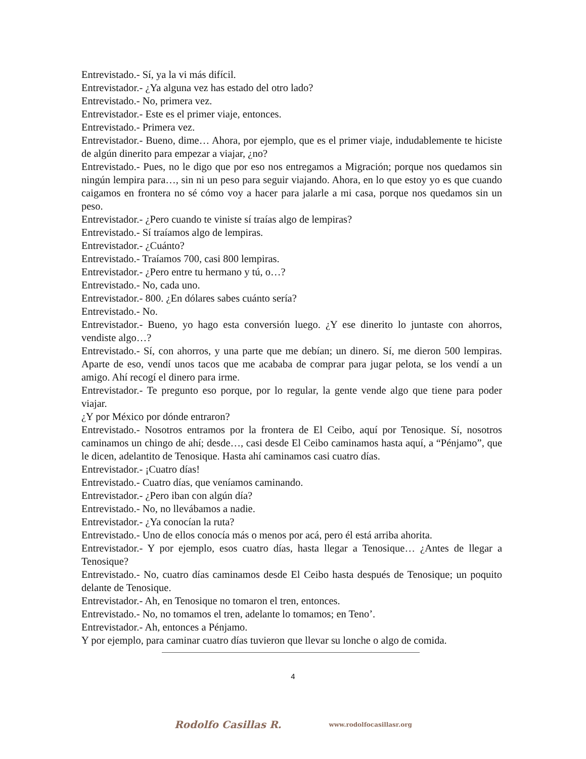Entrevistado.- Sí, ya la vi más difícil.
Entrevistador.- ¿Ya alguna vez has estado del otro lado?
Entrevistado.- No, primera vez.
Entrevistador.- Este es el primer viaje, entonces.
Entrevistado.- Primera vez.
Entrevistador.- Bueno, dime… Ahora, por ejemplo, que es el primer viaje, indudablemente te hiciste de algún dinerito para empezar a viajar, ¿no?
Entrevistado.- Pues, no le digo que por eso nos entregamos a Migración; porque nos quedamos sin ningún lempira para…, sin ni un peso para seguir viajando. Ahora, en lo que estoy yo es que cuando caigamos en frontera no sé cómo voy a hacer para jalarle a mi casa, porque nos quedamos sin un peso.
Entrevistador.- ¿Pero cuando te viniste sí traías algo de lempiras?
Entrevistado.- Sí traíamos algo de lempiras.
Entrevistador.- ¿Cuánto?
Entrevistado.- Traíamos 700, casi 800 lempiras.
Entrevistador.- ¿Pero entre tu hermano y tú, o…?
Entrevistado.- No, cada uno.
Entrevistador.- 800. ¿En dólares sabes cuánto sería?
Entrevistado.- No.
Entrevistador.- Bueno, yo hago esta conversión luego. ¿Y ese dinerito lo juntaste con ahorros, vendiste algo…?
Entrevistado.- Sí, con ahorros, y una parte que me debían; un dinero. Sí, me dieron 500 lempiras. Aparte de eso, vendí unos tacos que me acababa de comprar para jugar pelota, se los vendí a un amigo. Ahí recogí el dinero para irme.
Entrevistador.- Te pregunto eso porque, por lo regular, la gente vende algo que tiene para poder viajar.
¿Y por México por dónde entraron?
Entrevistado.- Nosotros entramos por la frontera de El Ceibo, aquí por Tenosique. Sí, nosotros caminamos un chingo de ahí; desde…, casi desde El Ceibo caminamos hasta aquí, a “Pénjamo”, que le dicen, adelantito de Tenosique. Hasta ahí caminamos casi cuatro días.
Entrevistador.- ¡Cuatro días!
Entrevistado.- Cuatro días, que veníamos caminando.
Entrevistador.- ¿Pero iban con algún día?
Entrevistado.- No, no llevábamos a nadie.
Entrevistador.- ¿Ya conocían la ruta?
Entrevistado.- Uno de ellos conocía más o menos por acá, pero él está arriba ahorita.
Entrevistador.- Y por ejemplo, esos cuatro días, hasta llegar a Tenosique… ¿Antes de llegar a Tenosique?
Entrevistado.- No, cuatro días caminamos desde El Ceibo hasta después de Tenosique; un poquito delante de Tenosique.
Entrevistador.- Ah, en Tenosique no tomaron el tren, entonces.
Entrevistado.- No, no tomamos el tren, adelante lo tomamos; en Teno’.
Entrevistador.- Ah, entonces a Pénjamo.
Y por ejemplo, para caminar cuatro días tuvieron que llevar su lonche o algo de comida.
4
Rodolfo Casillas R. www.rodolfocasillasr.org